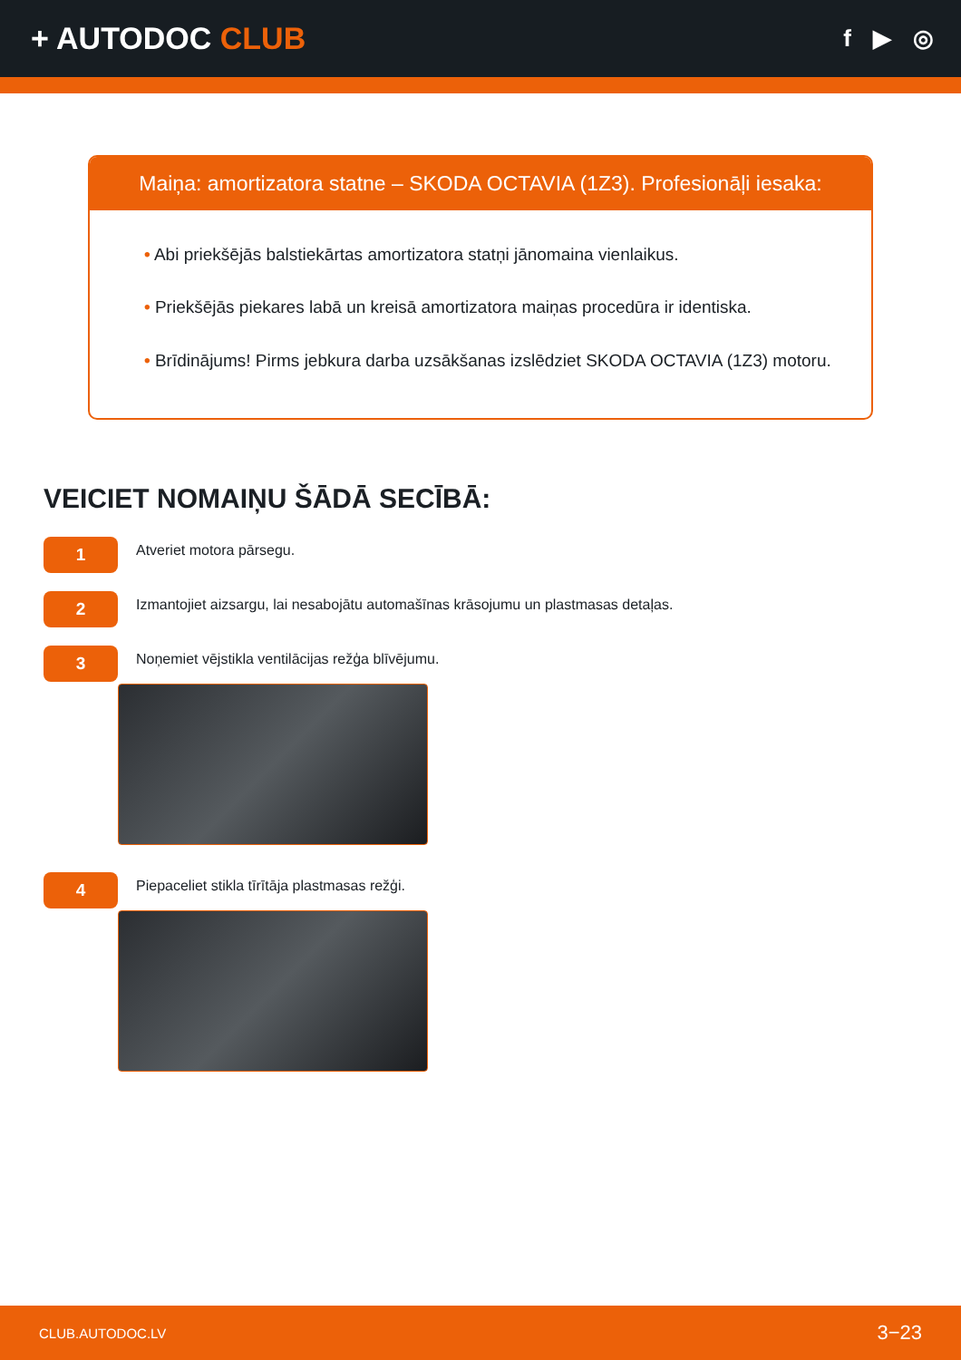+ AUTODOC CLUB
f ▶ ◎
Maiņa: amortizatora statne – SKODA OCTAVIA (1Z3). Profesionāļi iesaka:
• Abi priekšējās balstiekārtas amortizatora statņi jānomaina vienlaikus.
• Priekšējās piekares labā un kreisā amortizatora maiņas procedūra ir identiska.
• Brīdinājums! Pirms jebkura darba uzsākšanas izslēdziet SKODA OCTAVIA (1Z3) motoru.
VEICIET NOMAIŅU ŠĀDĀ SECĪBĀ:
1
Atveriet motora pārsegu.
2
Izmantojiet aizsargu, lai nesabojātu automašīnas krāsojumu un plastmasas detaļas.
3
Noņemiet vējstikla ventilācijas režģa blīvējumu.
4
Piepaceliet stikla tīrītāja plastmasas režģi.
CLUB.AUTODOC.LV 3−23